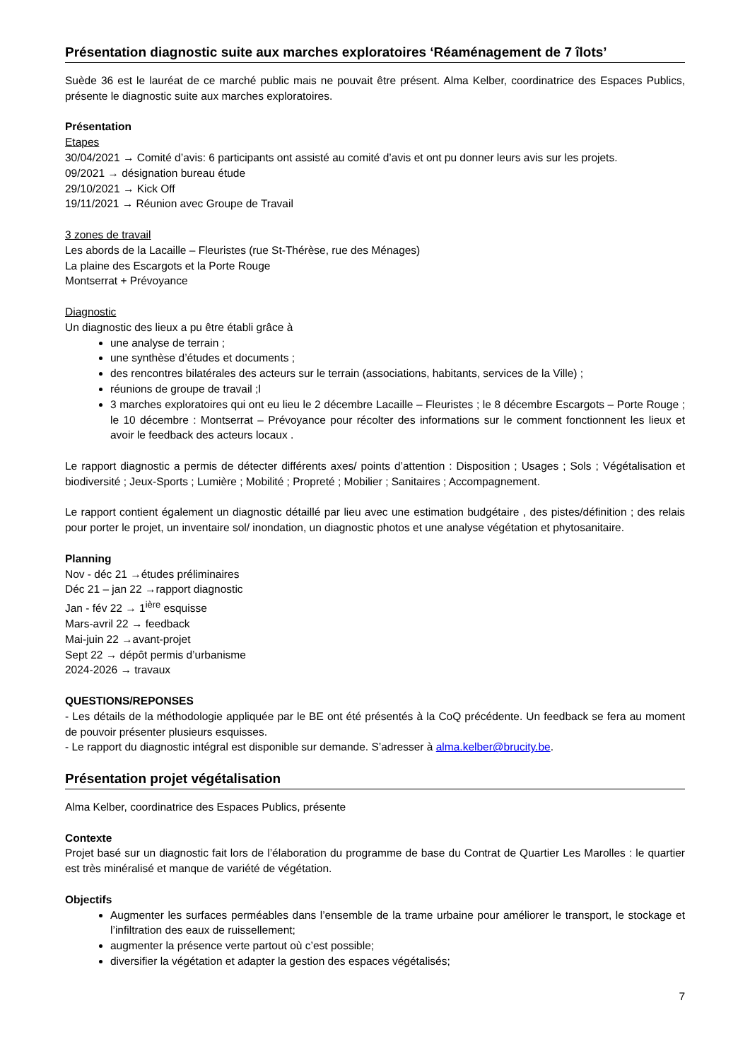Présentation diagnostic suite aux marches exploratoires ‘Réaménagement de 7 îlots’
Suède 36 est le lauréat de ce marché public mais ne pouvait être présent. Alma Kelber, coordinatrice des Espaces Publics, présente le diagnostic suite aux marches exploratoires.
Présentation
Etapes
30/04/2021 → Comité d’avis: 6 participants ont assisté au comité d’avis et ont pu donner leurs avis sur les projets.
09/2021 → désignation bureau étude
29/10/2021 → Kick Off
19/11/2021 → Réunion avec Groupe de Travail
3 zones de travail
Les abords de la Lacaille – Fleuristes (rue St-Thérèse, rue des Ménages)
La plaine des Escargots et la Porte Rouge
Montserrat + Prévoyance
Diagnostic
Un diagnostic des lieux a pu être établi grâce à
une analyse de terrain ;
une synthèse d’études et documents ;
des rencontres bilatérales des acteurs sur le terrain (associations, habitants, services de la Ville) ;
réunions de groupe de travail ;l
3 marches exploratoires qui ont eu lieu le 2 décembre Lacaille – Fleuristes ; le 8 décembre Escargots – Porte Rouge ; le 10 décembre : Montserrat – Prévoyance pour récolter des informations sur le comment fonctionnent les lieux et avoir le feedback des acteurs locaux .
Le rapport diagnostic a permis de détecter différents axes/ points d’attention : Disposition ; Usages ; Sols ; Végétalisation et biodiversité ; Jeux-Sports ; Lumière ; Mobilité ; Propreté ; Mobilier ; Sanitaires ; Accompagnement.
Le rapport contient également un diagnostic détaillé par lieu avec une estimation budgétaire , des pistes/définition ; des relais pour porter le projet, un inventaire sol/ inondation, un diagnostic photos et une analyse végétation et phytosanitaire.
Planning
Nov - déc 21 →études préliminaires
Déc 21 – jan 22 →rapport diagnostic
Jan - fév 22 → 1<sup>ière</sup> esquisse
Mars-avril 22 → feedback
Mai-juin 22 →avant-projet
Sept 22 → dépôt permis d’urbanisme
2024-2026 → travaux
QUESTIONS/REPONSES
- Les détails de la méthodologie appliquée par le BE ont été présentés à la CoQ précédente. Un feedback se fera au moment de pouvoir présenter plusieurs esquisses.
- Le rapport du diagnostic intégral est disponible sur demande. S’adresser à alma.kelber@brucity.be.
Présentation projet végétalisation
Alma Kelber, coordinatrice des Espaces Publics, présente
Contexte
Projet basé sur un diagnostic fait lors de l’élaboration du programme de base du Contrat de Quartier Les Marolles : le quartier est très minéralisé et manque de variété de végétation.
Objectifs
Augmenter les surfaces perméables dans l’ensemble de la trame urbaine pour améliorer le transport, le stockage et l’infiltration des eaux de ruissellement;
augmenter la présence verte partout où c’est possible;
diversifier la végétation et adapter la gestion des espaces végétalisés;
7